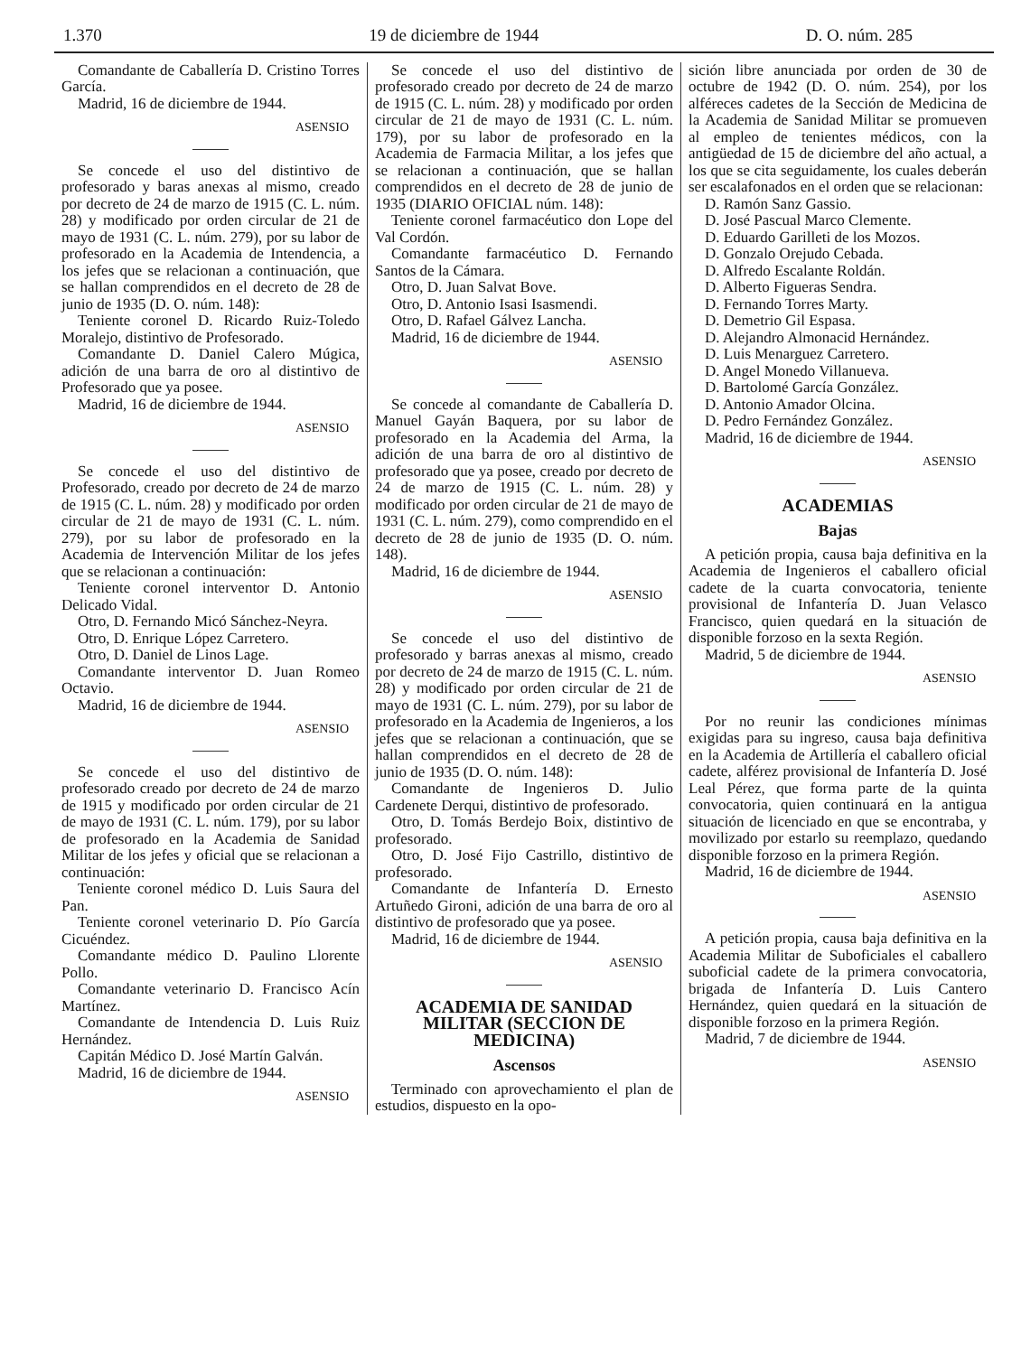1.370 19 de diciembre de 1944 D. O. núm. 285
Comandante de Caballería D. Cristino Torres García.
Madrid, 16 de diciembre de 1944.
ASENSIO
Se concede el uso del distintivo de profesorado y baras anexas al mismo, creado por decreto de 24 de marzo de 1915 (C. L. núm. 28) y modificado por orden circular de 21 de mayo de 1931 (C. L. núm. 279), por su labor de profesorado en la Academia de Intendencia, a los jefes que se relacionan a continuación, que se hallan comprendidos en el decreto de 28 de junio de 1935 (D. O. núm. 148):
Teniente coronel D. Ricardo Ruiz-Toledo Moralejo, distintivo de Profesorado.
Comandante D. Daniel Calero Múgica, adición de una barra de oro al distintivo de Profesorado que ya posee.
Madrid, 16 de diciembre de 1944.
ASENSIO
Se concede el uso del distintivo de Profesorado, creado por decreto de 24 de marzo de 1915 (C. L. núm. 28) y modificado por orden circular de 21 de mayo de 1931 (C. L. núm. 279), por su labor de profesorado en la Academia de Intervención Militar de los jefes que se relacionan a continuación:
Teniente coronel interventor D. Antonio Delicado Vidal.
Otro, D. Fernando Micó Sánchez-Neyra.
Otro, D. Enrique López Carretero.
Otro, D. Daniel de Linos Lage.
Comandante interventor D. Juan Romeo Octavio.
Madrid, 16 de diciembre de 1944.
ASENSIO
Se concede el uso del distintivo de profesorado creado por decreto de 24 de marzo de 1915 y modificado por orden circular de 21 de mayo de 1931 (C. L. núm. 179), por su labor de profesorado en la Academia de Sanidad Militar de los jefes y oficial que se relacionan a continuación:
Teniente coronel médico D. Luis Saura del Pan.
Teniente coronel veterinario D. Pío García Cicuéndez.
Comandante médico D. Paulino Llorente Pollo.
Comandante veterinario D. Francisco Acín Martínez.
Comandante de Intendencia D. Luis Ruiz Hernández.
Capitán Médico D. José Martín Galván.
Madrid, 16 de diciembre de 1944.
ASENSIO
Se concede el uso del distintivo de profesorado creado por decreto de 24 de marzo de 1915 (C. L. núm. 28) y modificado por orden circular de 21 de mayo de 1931 (C. L. núm. 179), por su labor de profesorado en la Academia de Farmacia Militar, a los jefes que se relacionan a continuación, que se hallan comprendidos en el decreto de 28 de junio de 1935 (DIARIO OFICIAL núm. 148):
Teniente coronel farmacéutico don Lope del Val Cordón.
Comandante farmacéutico D. Fernando Santos de la Cámara.
Otro, D. Juan Salvat Bove.
Otro, D. Antonio Isasi Isasmendi.
Otro, D. Rafael Gálvez Lancha.
Madrid, 16 de diciembre de 1944.
ASENSIO
Se concede al comandante de Caballería D. Manuel Gayán Baquera, por su labor de profesorado en la Academia del Arma, la adición de una barra de oro al distintivo de profesorado que ya posee, creado por decreto de 24 de marzo de 1915 (C. L. núm. 28) y modificado por orden circular de 21 de mayo de 1931 (C. L. núm. 279), como comprendido en el decreto de 28 de junio de 1935 (D. O. núm. 148).
Madrid, 16 de diciembre de 1944.
ASENSIO
Se concede el uso del distintivo de profesorado y barras anexas al mismo, creado por decreto de 24 de marzo de 1915 (C. L. núm. 28) y modificado por orden circular de 21 de mayo de 1931 (C. L. núm. 279), por su labor de profesorado en la Academia de Ingenieros, a los jefes que se relacionan a continuación, que se hallan comprendidos en el decreto de 28 de junio de 1935 (D. O. núm. 148):
Comandante de Ingenieros D. Julio Cardenete Derqui, distintivo de profesorado.
Otro, D. Tomás Berdejo Boix, distintivo de profesorado.
Otro, D. José Fijo Castrillo, distintivo de profesorado.
Comandante de Infantería D. Ernesto Artuñedo Gironi, adición de una barra de oro al distintivo de profesorado que ya posee.
Madrid, 16 de diciembre de 1944.
ASENSIO
ACADEMIA DE SANIDAD MILITAR (SECCION DE MEDICINA)
Ascensos
Terminado con aprovechamiento el plan de estudios, dispuesto en la opo-
sición libre anunciada por orden de 30 de octubre de 1942 (D. O. núm. 254), por los alféreces cadetes de la Sección de Medicina de la Academia de Sanidad Militar se promueven al empleo de tenientes médicos, con la antigüedad de 15 de diciembre del año actual, a los que se cita seguidamente, los cuales deberán ser escalafonados en el orden que se relacionan:
D. Ramón Sanz Gassio.
D. José Pascual Marco Clemente.
D. Eduardo Garilleti de los Mozos.
D. Gonzalo Orejudo Cebada.
D. Alfredo Escalante Roldán.
D. Alberto Figueras Sendra.
D. Fernando Torres Marty.
D. Demetrio Gil Espasa.
D. Alejandro Almonacid Hernández.
D. Luis Menarguez Carretero.
D. Angel Monedo Villanueva.
D. Bartolomé García González.
D. Antonio Amador Olcina.
D. Pedro Fernández González.
Madrid, 16 de diciembre de 1944.
ASENSIO
ACADEMIAS
Bajas
A petición propia, causa baja definitiva en la Academia de Ingenieros el caballero oficial cadete de la cuarta convocatoria, teniente provisional de Infantería D. Juan Velasco Francisco, quien quedará en la situación de disponible forzoso en la sexta Región.
Madrid, 5 de diciembre de 1944.
ASENSIO
Por no reunir las condiciones mínimas exigidas para su ingreso, causa baja definitiva en la Academia de Artillería el caballero oficial cadete, alférez provisional de Infantería D. José Leal Pérez, que forma parte de la quinta convocatoria, quien continuará en la antigua situación de licenciado en que se encontraba, y movilizado por estarlo su reemplazo, quedando disponible forzoso en la primera Región.
Madrid, 16 de diciembre de 1944.
ASENSIO
A petición propia, causa baja definitiva en la Academia Militar de Suboficiales el caballero suboficial cadete de la primera convocatoria, brigada de Infantería D. Luis Cantero Hernández, quien quedará en la situación de disponible forzoso en la primera Región.
Madrid, 7 de diciembre de 1944.
ASENSIO